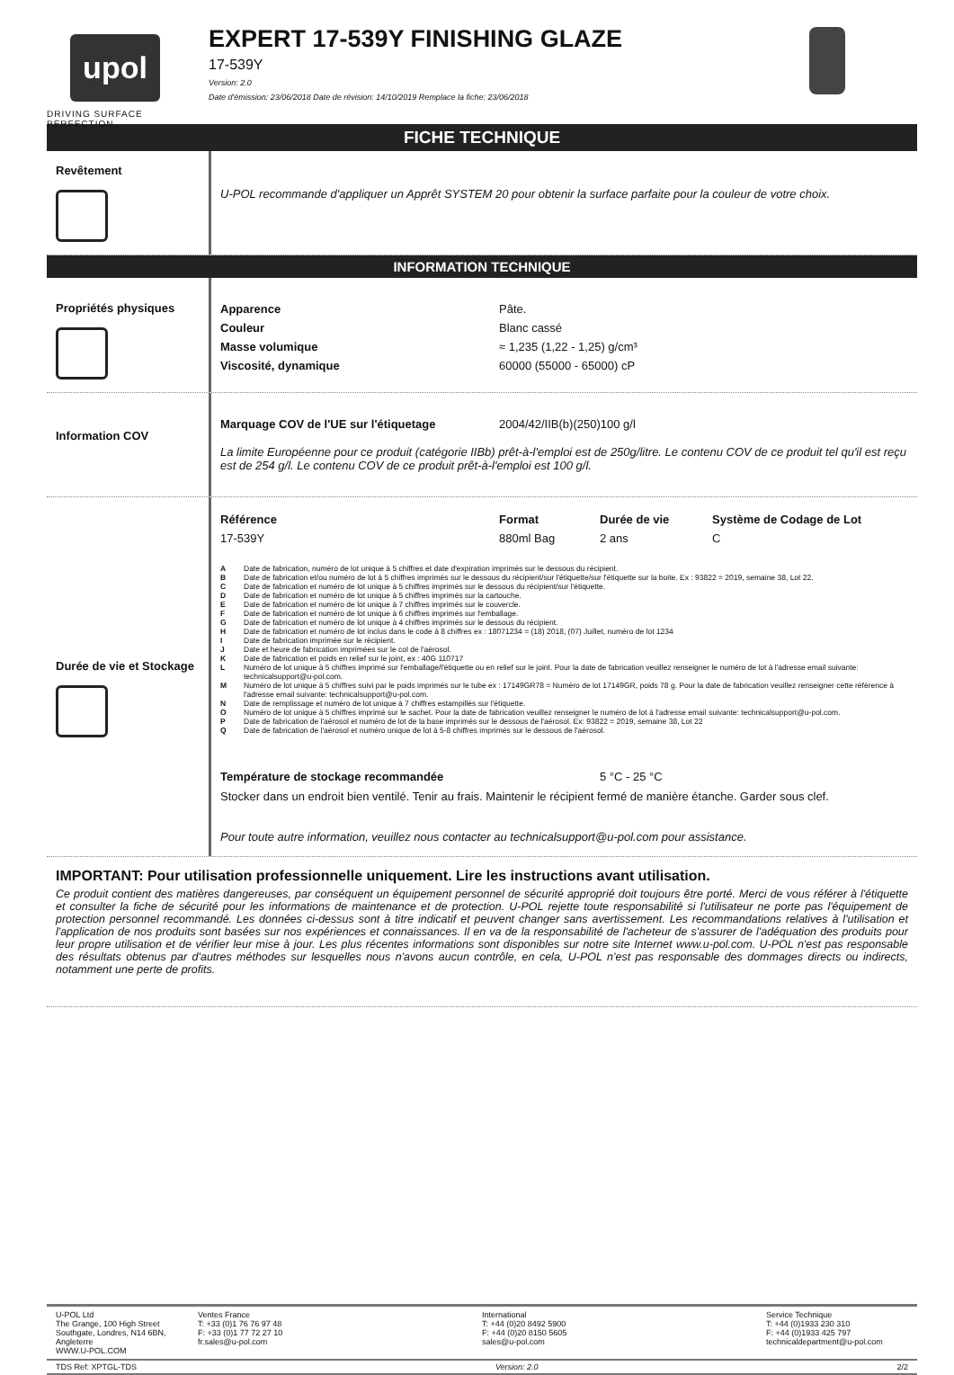upol
DRIVING SURFACE PERFECTION
EXPERT 17-539Y FINISHING GLAZE
17-539Y
Version: 2.0
Date d'émission: 23/06/2018 Date de révision: 14/10/2019 Remplace la fiche: 23/06/2018
FICHE TECHNIQUE
Revêtement
U-POL recommande d'appliquer un Apprêt SYSTEM 20 pour obtenir la surface parfaite pour la couleur de votre choix.
INFORMATION TECHNIQUE
Propriétés physiques
| Apparence | Pâte. |
| Couleur | Blanc cassé |
| Masse volumique | ≈ 1,235 (1,22 - 1,25) g/cm³ |
| Viscosité, dynamique | 60000 (55000 - 65000) cP |
Information COV
| Marquage COV de l'UE sur l'étiquetage | 2004/42/IIB(b)(250)100 g/l |
La limite Européenne pour ce produit (catégorie IIBb) prêt-à-l'emploi est de 250g/litre. Le contenu COV de ce produit tel qu'il est reçu est de 254 g/l. Le contenu COV de ce produit prêt-à-l'emploi est 100 g/l.
Durée de vie et Stockage
| Référence | Format | Durée de vie | Système de Codage de Lot |
| --- | --- | --- | --- |
| 17-539Y | 880ml Bag | 2 ans | C |
| A | Date de fabrication, numéro de lot unique à 5 chiffres et date d'expiration imprimés sur le dessous du récipient. |
| B | Date de fabrication et/ou numéro de lot à 5 chiffres imprimés sur le dessous du récipient/sur l'étiquette/sur l'étiquette sur la boite. Ex : 93822 = 2019, semaine 38, Lot 22. |
| C | Date de fabrication et numéro de lot unique à 5 chiffres imprimés sur le dessous du récipient/sur l'étiquette. |
| D | Date de fabrication et numéro de lot unique à 5 chiffres imprimés sur la cartouche. |
| E | Date de fabrication et numéro de lot unique à 7 chiffres imprimés sur le couvercle. |
| F | Date de fabrication et numéro de lot unique à 6 chiffres imprimés sur l'emballage. |
| G | Date de fabrication et numéro de lot unique à 4 chiffres imprimés sur le dessous du récipient. |
| H | Date de fabrication et numéro de lot inclus dans le code à 8 chiffres ex : 18071234 = (18) 2018, (07) Juillet, numéro de lot 1234 |
| I | Date de fabrication imprimée sur le récipient. |
| J | Date et heure de fabrication imprimées sur le col de l'aérosol. |
| K | Date de fabrication et poids en relief sur le joint, ex : 40G 110717 |
| L | Numéro de lot unique à 5 chiffres imprimé sur l'emballage/l'étiquette ou en relief sur le joint. Pour la date de fabrication veuillez renseigner le numéro de lot à l'adresse email suivante: technicalsupport@u-pol.com. |
| M | Numéro de lot unique à 5 chiffres suivi par le poids imprimés sur le tube ex : 17149GR78 = Numéro de lot 17149GR, poids 78 g. Pour la date de fabrication veuillez renseigner cette référence à l'adresse email suivante: technicalsupport@u-pol.com. |
| N | Date de remplissage et numéro de lot unique à 7 chiffres estampillés sur l'étiquette. |
| O | Numéro de lot unique à 5 chiffres imprimé sur le sachet. Pour la date de fabrication veuillez renseigner le numéro de lot à l'adresse email suivante: technicalsupport@u-pol.com. |
| P | Date de fabrication de l'aérosol et numéro de lot de la base imprimés sur le dessous de l'aérosol. Ex: 93822 = 2019, semaine 38, Lot 22 |
| Q | Date de fabrication de l'aérosol et numéro unique de lot à 5-8 chiffres imprimés sur le dessous de l'aérosol. |
| Température de stockage recommandée | 5 °C - 25 °C |
Stocker dans un endroit bien ventilé. Tenir au frais. Maintenir le récipient fermé de manière étanche. Garder sous clef.
Pour toute autre information, veuillez nous contacter au technicalsupport@u-pol.com pour assistance.
IMPORTANT: Pour utilisation professionnelle uniquement. Lire les instructions avant utilisation.
Ce produit contient des matières dangereuses, par conséquent un équipement personnel de sécurité approprié doit toujours être porté. Merci de vous référer à l'étiquette et consulter la fiche de sécurité pour les informations de maintenance et de protection. U-POL rejette toute responsabilité si l'utilisateur ne porte pas l'équipement de protection personnel recommandé. Les données ci-dessus sont à titre indicatif et peuvent changer sans avertissement. Les recommandations relatives à l'utilisation et l'application de nos produits sont basées sur nos expériences et connaissances. Il en va de la responsabilité de l'acheteur de s'assurer de l'adéquation des produits pour leur propre utilisation et de vérifier leur mise à jour. Les plus récentes informations sont disponibles sur notre site Internet www.u-pol.com. U-POL n'est pas responsable des résultats obtenus par d'autres méthodes sur lesquelles nous n'avons aucun contrôle, en cela, U-POL n'est pas responsable des dommages directs ou indirects, notamment une perte de profits.
U-POL Ltd
The Grange, 100 High Street
Southgate, Londres, N14 6BN,
Angleterre
WWW.U-POL.COM
Ventes France
T: +33 (0)1 76 76 97 48
F: +33 (0)1 77 72 27 10
fr.sales@u-pol.com
International
T: +44 (0)20 8492 5900
F: +44 (0)20 8150 5605
sales@u-pol.com
Service Technique
T: +44 (0)1933 230 310
F: +44 (0)1933 425 797
technicaldepartment@u-pol.com
TDS Ref: XPTGL-TDS Version: 2.0 2/2